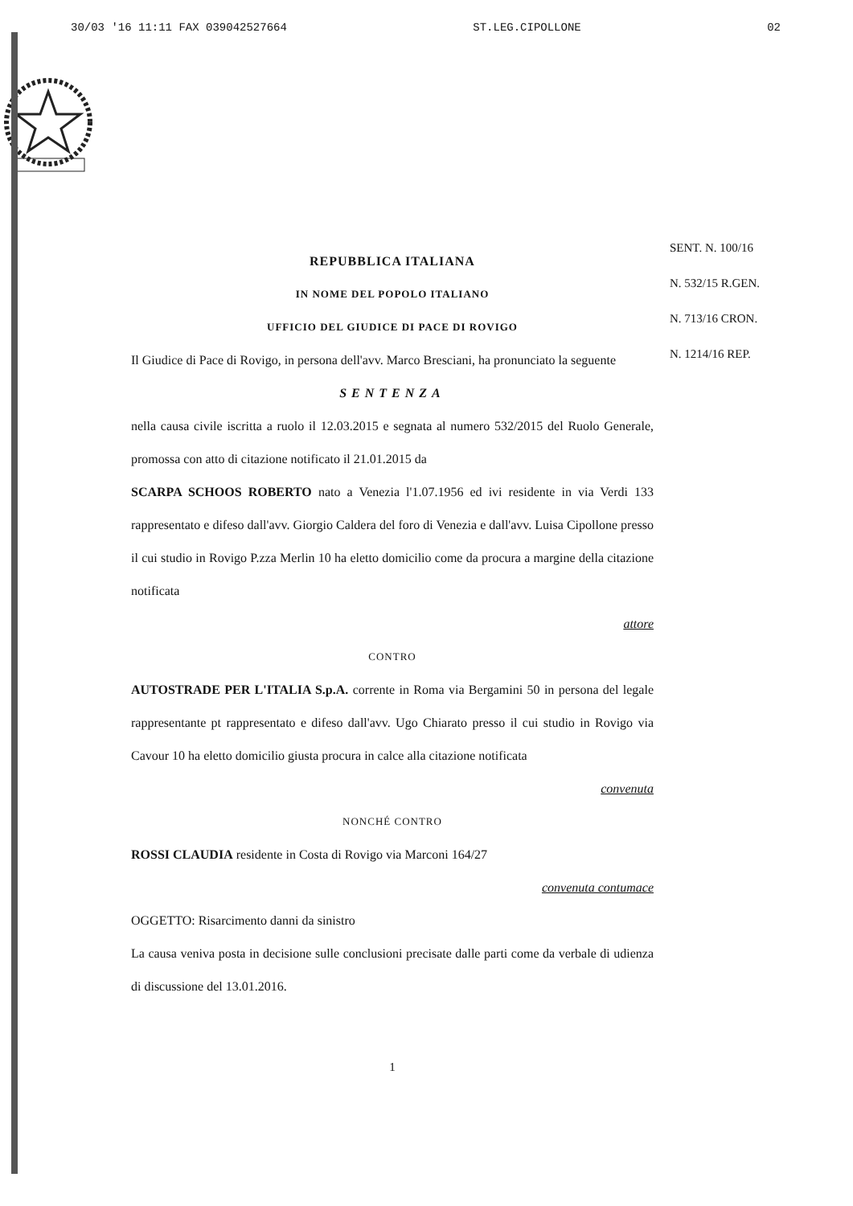30/03 '16 11:11 FAX 039042527664 ST.LEG.CIPOLLONE 02
REPUBBLICA ITALIANA
IN NOME DEL POPOLO ITALIANO
UFFICIO DEL GIUDICE DI PACE DI ROVIGO
Il Giudice di Pace di Rovigo, in persona dell'avv. Marco Bresciani, ha pronunciato la seguente
SENTENZA
nella causa civile iscritta a ruolo il 12.03.2015 e segnata al numero 532/2015 del Ruolo Generale, promossa con atto di citazione notificato il 21.01.2015 da
SCARPA SCHOOS ROBERTO nato a Venezia l'1.07.1956 ed ivi residente in via Verdi 133 rappresentato e difeso dall'avv. Giorgio Caldera del foro di Venezia e dall'avv. Luisa Cipollone presso il cui studio in Rovigo P.zza Merlin 10 ha eletto domicilio come da procura a margine della citazione notificata
attore
CONTRO
AUTOSTRADE PER L'ITALIA S.p.A. corrente in Roma via Bergamini 50 in persona del legale rappresentante pt rappresentato e difeso dall'avv. Ugo Chiarato presso il cui studio in Rovigo via Cavour 10 ha eletto domicilio giusta procura in calce alla citazione notificata
convenuta
NONCHÉ CONTRO
ROSSI CLAUDIA residente in Costa di Rovigo via Marconi 164/27
convenuta contumace
OGGETTO: Risarcimento danni da sinistro
La causa veniva posta in decisione sulle conclusioni precisate dalle parti come da verbale di udienza di discussione del 13.01.2016.
1
SENT. N. 100/16
N. 532/15 R.GEN.
N. 713/16 CRON.
N. 1214/16 REP.